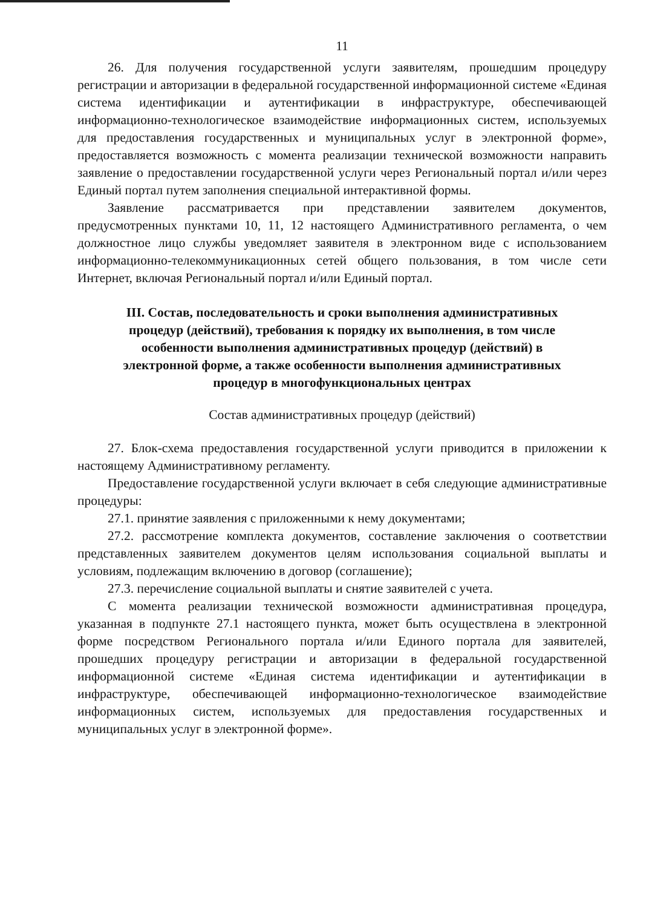11
26. Для получения государственной услуги заявителям, прошедшим процедуру регистрации и авторизации в федеральной государственной информационной системе «Единая система идентификации и аутентификации в инфраструктуре, обеспечивающей информационно-технологическое взаимодействие информационных систем, используемых для предоставления государственных и муниципальных услуг в электронной форме», предоставляется возможность с момента реализации технической возможности направить заявление о предоставлении государственной услуги через Региональный портал и/или через Единый портал путем заполнения специальной интерактивной формы.
Заявление рассматривается при представлении заявителем документов, предусмотренных пунктами 10, 11, 12 настоящего Административного регламента, о чем должностное лицо службы уведомляет заявителя в электронном виде с использованием информационно-телекоммуникационных сетей общего пользования, в том числе сети Интернет, включая Региональный портал и/или Единый портал.
III. Состав, последовательность и сроки выполнения административных процедур (действий), требования к порядку их выполнения, в том числе особенности выполнения административных процедур (действий) в электронной форме, а также особенности выполнения административных процедур в многофункциональных центрах
Состав административных процедур (действий)
27. Блок-схема предоставления государственной услуги приводится в приложении к настоящему Административному регламенту.
Предоставление государственной услуги включает в себя следующие административные процедуры:
27.1. принятие заявления с приложенными к нему документами;
27.2. рассмотрение комплекта документов, составление заключения о соответствии представленных заявителем документов целям использования социальной выплаты и условиям, подлежащим включению в договор (соглашение);
27.3. перечисление социальной выплаты и снятие заявителей с учета.
С момента реализации технической возможности административная процедура, указанная в подпункте 27.1 настоящего пункта, может быть осуществлена в электронной форме посредством Регионального портала и/или Единого портала для заявителей, прошедших процедуру регистрации и авторизации в федеральной государственной информационной системе «Единая система идентификации и аутентификации в инфраструктуре, обеспечивающей информационно-технологическое взаимодействие информационных систем, используемых для предоставления государственных и муниципальных услуг в электронной форме».